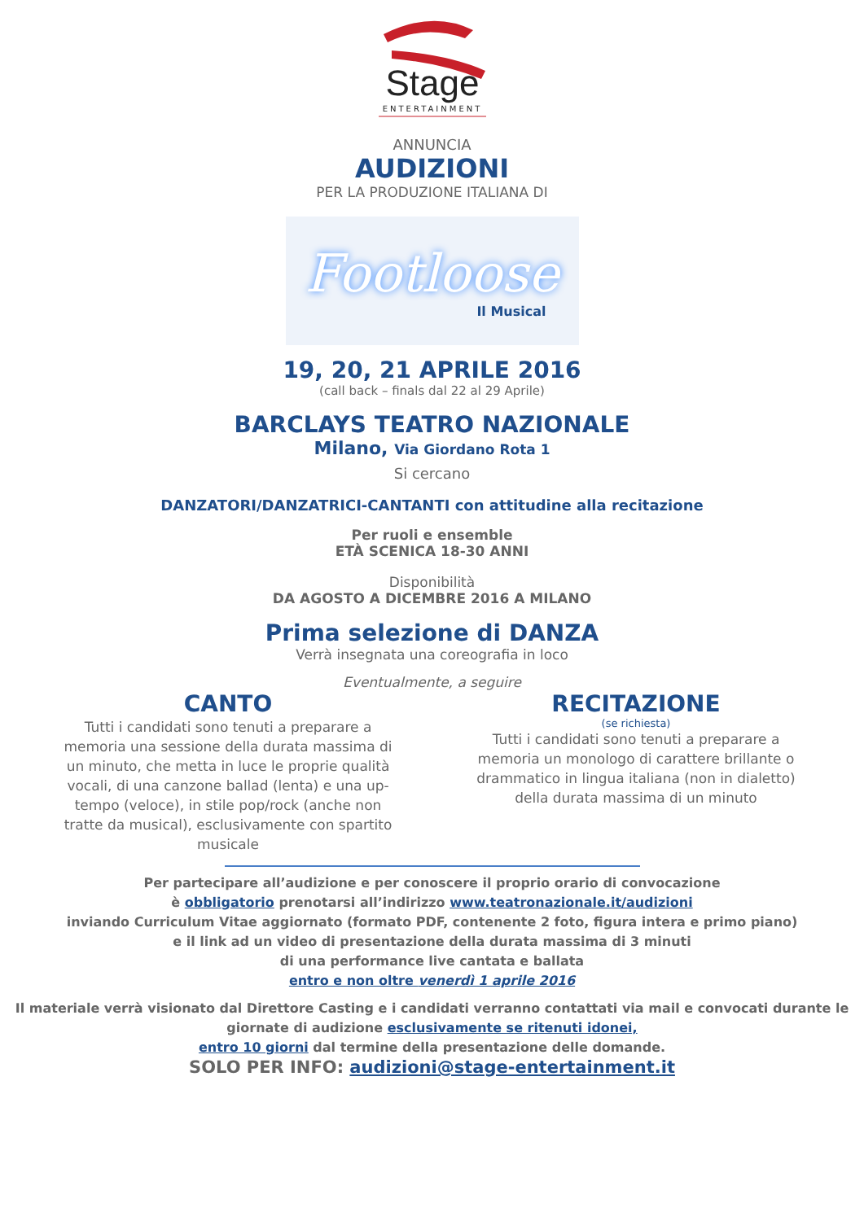Stage
ENTERTAINMENT
ANNUNCIA
AUDIZIONI
PER LA PRODUZIONE ITALIANA DI
Footloose
Il Musical
19, 20, 21 APRILE 2016
(call back – finals dal 22 al 29 Aprile)
BARCLAYS TEATRO NAZIONALE
Milano, Via Giordano Rota 1
Si cercano
DANZATORI/DANZATRICI-CANTANTI con attitudine alla recitazione
Per ruoli e ensemble
ETÀ SCENICA 18-30 ANNI
Disponibilità
DA AGOSTO A DICEMBRE 2016 A MILANO
Prima selezione di DANZA
Verrà insegnata una coreografia in loco
Eventualmente, a seguire
CANTO
Tutti i candidati sono tenuti a preparare a memoria una sessione della durata massima di un minuto, che metta in luce le proprie qualità vocali, di una canzone ballad (lenta) e una up-tempo (veloce), in stile pop/rock (anche non tratte da musical), esclusivamente con spartito musicale
RECITAZIONE
(se richiesta)
Tutti i candidati sono tenuti a preparare a memoria un monologo di carattere brillante o drammatico in lingua italiana (non in dialetto) della durata massima di un minuto
Per partecipare all’audizione e per conoscere il proprio orario di convocazione
è obbligatorio prenotarsi all’indirizzo www.teatronazionale.it/audizioni
inviando Curriculum Vitae aggiornato (formato PDF, contenente 2 foto, figura intera e primo piano)
e il link ad un video di presentazione della durata massima di 3 minuti
di una performance live cantata e ballata
entro e non oltre venerdì 1 aprile 2016
Il materiale verrà visionato dal Direttore Casting e i candidati verranno contattati via mail e convocati durante le giornate di audizione esclusivamente se ritenuti idonei,
entro 10 giorni dal termine della presentazione delle domande.
SOLO PER INFO: audizioni@stage-entertainment.it